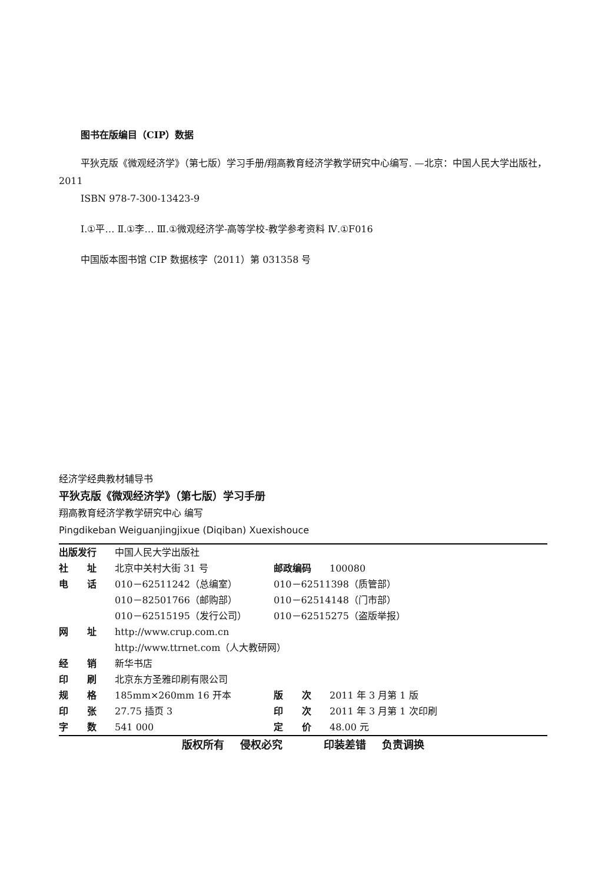图书在版编目（CIP）数据
平狄克版《微观经济学》（第七版）学习手册/翔高教育经济学教学研究中心编写. —北京：中国人民大学出版社，2011
ISBN 978-7-300-13423-9
Ⅰ.①平… Ⅱ.①李… Ⅲ.①微观经济学-高等学校-教学参考资料 Ⅳ.①F016
中国版本图书馆 CIP 数据核字（2011）第 031358 号
经济学经典教材辅导书
平狄克版《微观经济学》（第七版）学习手册
翔高教育经济学教学研究中心 编写
Pingdikeban Weiguanjingjixue (Diqiban) Xuexishouce
| 出版发行 | 中国人民大学出版社 | | |
| 社 址 | 北京中关村大街 31 号 | 邮政编码 | 100080 |
| 电 话 | 010－62511242（总编室） | 010－62511398（质管部） | |
| | 010－82501766（邮购部） | 010－62514148（门市部） | |
| | 010－62515195（发行公司） | 010－62515275（盗版举报） | |
| 网 址 | http://www.crup.com.cn | | |
| | http://www.ttrnet.com（人大教研网） | | |
| 经 销 | 新华书店 | | |
| 印 刷 | 北京东方圣雅印刷有限公司 | | |
| 规 格 | 185mm×260mm 16 开本 | 版 次 | 2011 年 3 月第 1 版 |
| 印 张 | 27.75 插页 3 | 印 次 | 2011 年 3 月第 1 次印刷 |
| 字 数 | 541 000 | 定 价 | 48.00 元 |
版权所有 侵权必究 　 印装差错 负责调换